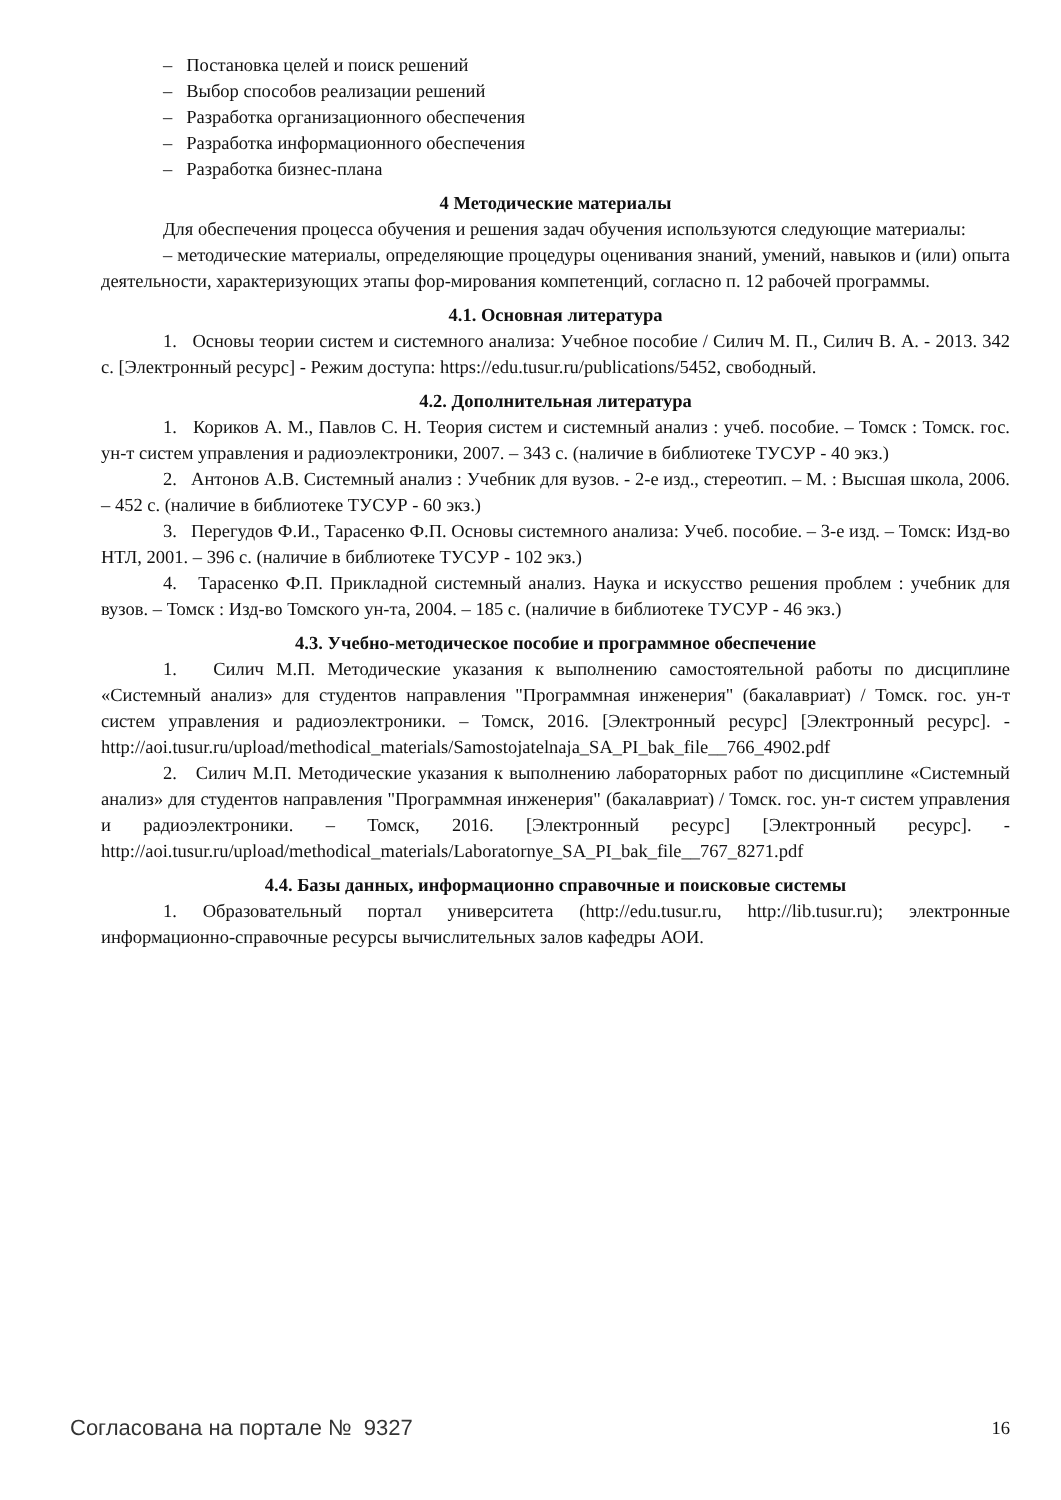– Постановка целей и поиск решений
– Выбор способов реализации решений
– Разработка организационного обеспечения
– Разработка информационного обеспечения
– Разработка бизнес-плана
4 Методические материалы
Для обеспечения процесса обучения и решения задач обучения используются следующие материалы:
– методические материалы, определяющие процедуры оценивания знаний, умений, навыков и (или) опыта деятельности, характеризующих этапы фор-мирования компетенций, согласно п. 12 рабочей программы.
4.1. Основная литература
1. Основы теории систем и системного анализа: Учебное пособие / Силич М. П., Силич В. А. - 2013. 342 с. [Электронный ресурс] - Режим доступа: https://edu.tusur.ru/publications/5452, свободный.
4.2. Дополнительная литература
1. Кориков А. М., Павлов С. Н. Теория систем и системный анализ : учеб. пособие. – Томск : Томск. гос. ун-т систем управления и радиоэлектроники, 2007. – 343 с. (наличие в библиотеке ТУСУР - 40 экз.)
2. Антонов А.В. Системный анализ : Учебник для вузов. - 2-е изд., стереотип. – М. : Высшая школа, 2006. – 452 с. (наличие в библиотеке ТУСУР - 60 экз.)
3. Перегудов Ф.И., Тарасенко Ф.П. Основы системного анализа: Учеб. пособие. – 3-е изд. – Томск: Изд-во НТЛ, 2001. – 396 с. (наличие в библиотеке ТУСУР - 102 экз.)
4. Тарасенко Ф.П. Прикладной системный анализ. Наука и искусство решения проблем : учебник для вузов. – Томск : Изд-во Томского ун-та, 2004. – 185 с. (наличие в библиотеке ТУСУР - 46 экз.)
4.3. Учебно-методическое пособие и программное обеспечение
1. Силич М.П. Методические указания к выполнению самостоятельной работы по дисциплине «Системный анализ» для студентов направления "Программная инженерия" (бакалавриат) / Томск. гос. ун-т систем управления и радиоэлектроники. – Томск, 2016. [Электронный ресурс] [Электронный ресурс]. - http://aoi.tusur.ru/upload/methodical_materials/Samostojatelnaja_SA_PI_bak_file__766_4902.pdf
2. Силич М.П. Методические указания к выполнению лабораторных работ по дисциплине «Системный анализ» для студентов направления "Программная инженерия" (бакалавриат) / Томск. гос. ун-т систем управления и радиоэлектроники. – Томск, 2016. [Электронный ресурс] [Электронный ресурс]. - http://aoi.tusur.ru/upload/methodical_materials/Laboratornye_SA_PI_bak_file__767_8271.pdf
4.4. Базы данных, информационно справочные и поисковые системы
1. Образовательный портал университета (http://edu.tusur.ru, http://lib.tusur.ru); электронные информационно-справочные ресурсы вычислительных залов кафедры АОИ.
Согласована на портале № 9327 16